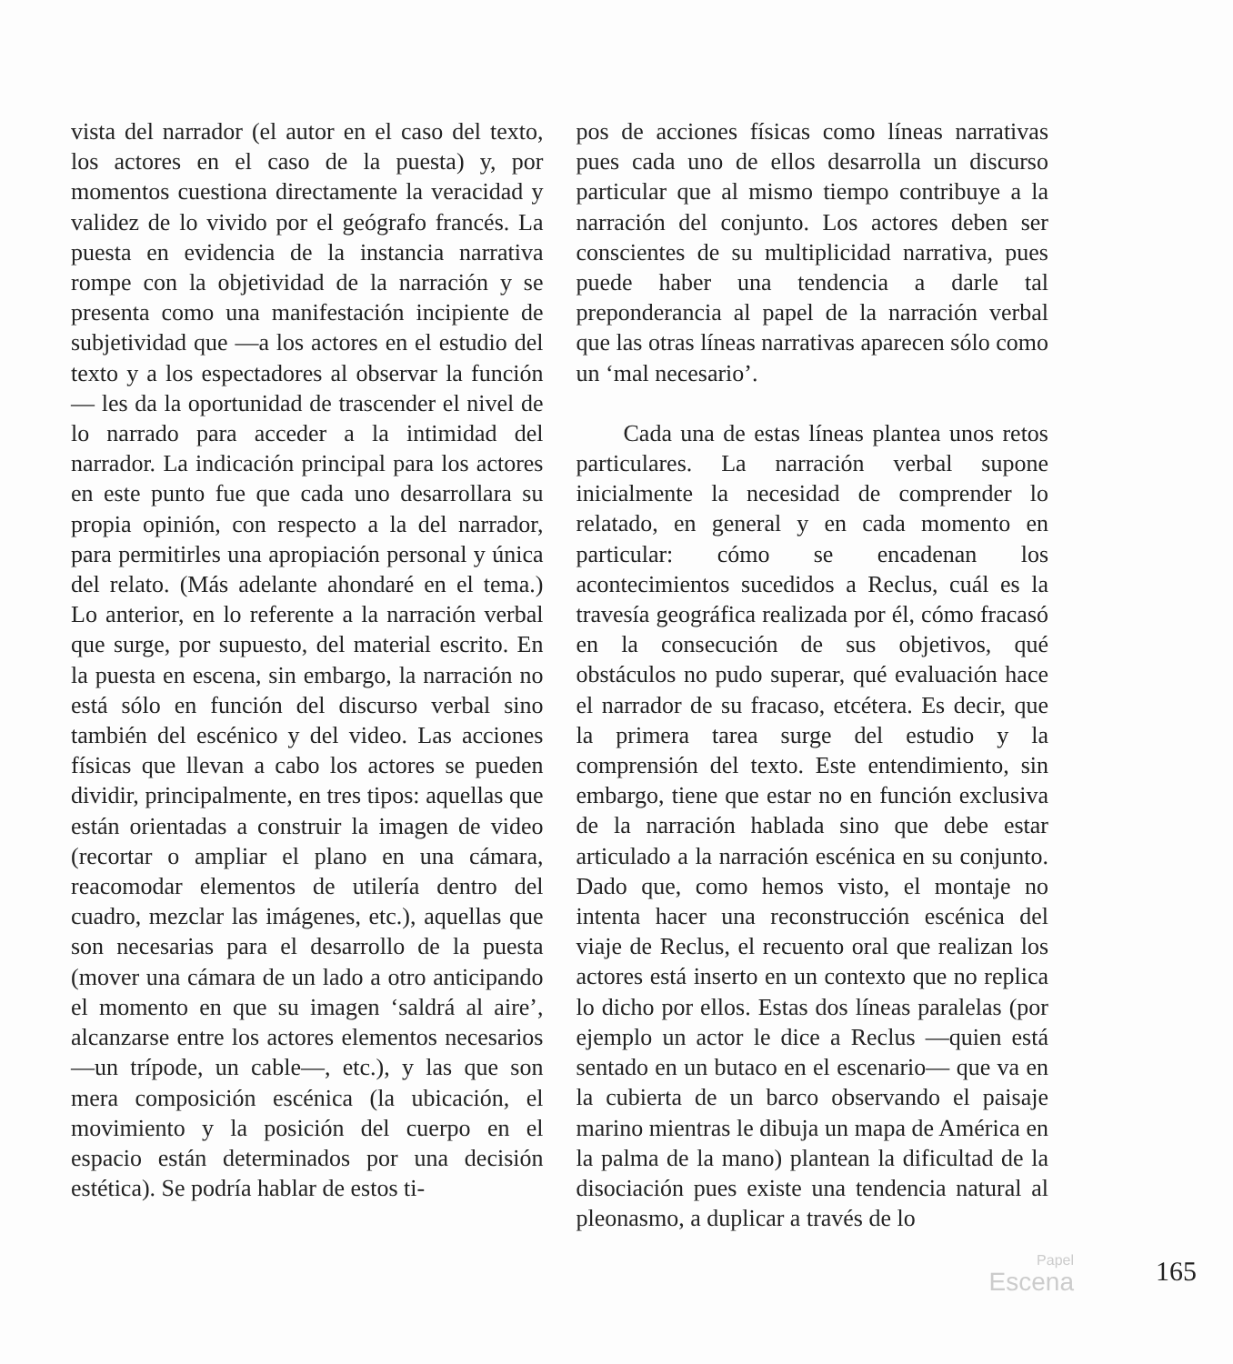vista del narrador (el autor en el caso del texto, los actores en el caso de la puesta) y, por momentos cuestiona directamente la veracidad y validez de lo vivido por el geógrafo francés. La puesta en evidencia de la instancia narrativa rompe con la objetividad de la narración y se presenta como una manifestación incipiente de subjetividad que —a los actores en el estudio del texto y a los espectadores al observar la función— les da la oportunidad de trascender el nivel de lo narrado para acceder a la intimidad del narrador. La indicación principal para los actores en este punto fue que cada uno desarrollara su propia opinión, con respecto a la del narrador, para permitirles una apropiación personal y única del relato. (Más adelante ahondaré en el tema.) Lo anterior, en lo referente a la narración verbal que surge, por supuesto, del material escrito. En la puesta en escena, sin embargo, la narración no está sólo en función del discurso verbal sino también del escénico y del video. Las acciones físicas que llevan a cabo los actores se pueden dividir, principalmente, en tres tipos: aquellas que están orientadas a construir la imagen de video (recortar o ampliar el plano en una cámara, reacomodar elementos de utilería dentro del cuadro, mezclar las imágenes, etc.), aquellas que son necesarias para el desarrollo de la puesta (mover una cámara de un lado a otro anticipando el momento en que su imagen ‘saldrá al aire’, alcanzarse entre los actores elementos necesarios —un trípode, un cable—, etc.), y las que son mera composición escénica (la ubicación, el movimiento y la posición del cuerpo en el espacio están determinados por una decisión estética). Se podría hablar de estos ti-
pos de acciones físicas como líneas narrativas pues cada uno de ellos desarrolla un discurso particular que al mismo tiempo contribuye a la narración del conjunto. Los actores deben ser conscientes de su multiplicidad narrativa, pues puede haber una tendencia a darle tal preponderancia al papel de la narración verbal que las otras líneas narrativas aparecen sólo como un ‘mal necesario’.
Cada una de estas líneas plantea unos retos particulares. La narración verbal supone inicialmente la necesidad de comprender lo relatado, en general y en cada momento en particular: cómo se encadenan los acontecimientos sucedidos a Reclus, cuál es la travesía geográfica realizada por él, cómo fracasó en la consecución de sus objetivos, qué obstáculos no pudo superar, qué evaluación hace el narrador de su fracaso, etcétera. Es decir, que la primera tarea surge del estudio y la comprensión del texto. Este entendimiento, sin embargo, tiene que estar no en función exclusiva de la narración hablada sino que debe estar articulado a la narración escénica en su conjunto. Dado que, como hemos visto, el montaje no intenta hacer una reconstrucción escénica del viaje de Reclus, el recuento oral que realizan los actores está inserto en un contexto que no replica lo dicho por ellos. Estas dos líneas paralelas (por ejemplo un actor le dice a Reclus —quien está sentado en un butaco en el escenario— que va en la cubierta de un barco observando el paisaje marino mientras le dibuja un mapa de América en la palma de la mano) plantean la dificultad de la disociación pues existe una tendencia natural al pleonasmo, a duplicar a través de lo
Papel
Escena
165